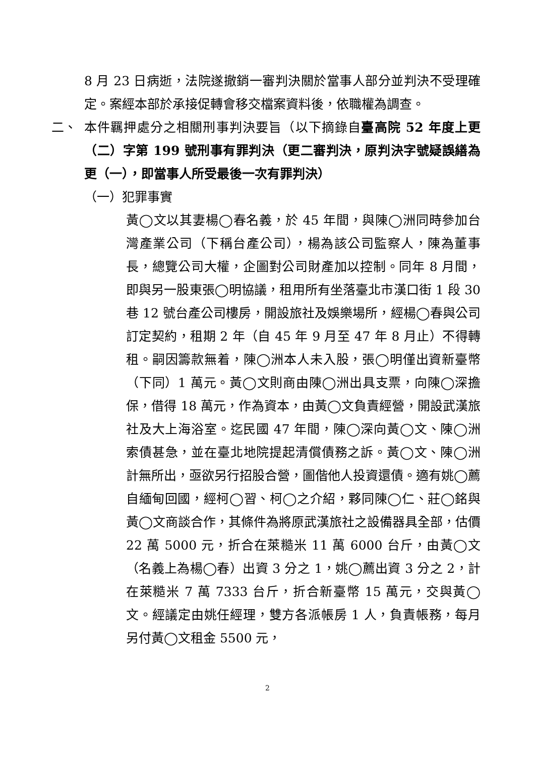8 月 23 日病逝，法院遂撤銷一審判決關於當事人部分並判決不受理確定。案經本部於承接促轉會移交檔案資料後，依職權為調查。
二、 本件羈押處分之相關刑事判決要旨（以下摘錄自臺高院 52 年度上更（二）字第 199 號刑事有罪判決（更二審判決，原判決字號疑誤繕為更（一），即當事人所受最後一次有罪判決）
（一）犯罪事實
黃◯文以其妻楊◯春名義，於 45 年間，與陳◯洲同時參加台灣產業公司（下稱台產公司），楊為該公司監察人，陳為董事長，總覽公司大權，企圖對公司財產加以控制。同年 8 月間，即與另一股東張◯明協議，租用所有坐落臺北市漢口街 1 段 30 巷 12 號台產公司樓房，開設旅社及娛樂場所，經楊◯春與公司訂定契約，租期 2 年（自 45 年 9 月至 47 年 8 月止）不得轉租。嗣因籌款無着，陳◯洲本人未入股，張◯明僅出資新臺幣（下同）1 萬元。黃◯文則商由陳◯洲出具支票，向陳◯深擔保，借得 18 萬元，作為資本，由黃◯文負責經營，開設武漢旅社及大上海浴室。迄民國 47 年間，陳◯深向黃◯文、陳◯洲索債甚急，並在臺北地院提起清償債務之訴。黃◯文、陳◯洲計無所出，亟欲另行招股合營，圖偕他人投資還債。適有姚◯薦自緬甸回國，經柯◯習、柯◯之介紹，夥同陳◯仁、莊◯銘與黃◯文商談合作，其條件為將原武漢旅社之設備器具全部，估價 22 萬 5000 元，折合在萊糙米 11 萬 6000 台斤，由黃◯文（名義上為楊◯春）出資 3 分之 1，姚◯薦出資 3 分之 2，計在萊糙米 7 萬 7333 台斤，折合新臺幣 15 萬元，交與黃◯文。經議定由姚任經理，雙方各派帳房 1 人，負責帳務，每月另付黃◯文租金 5500 元，
2